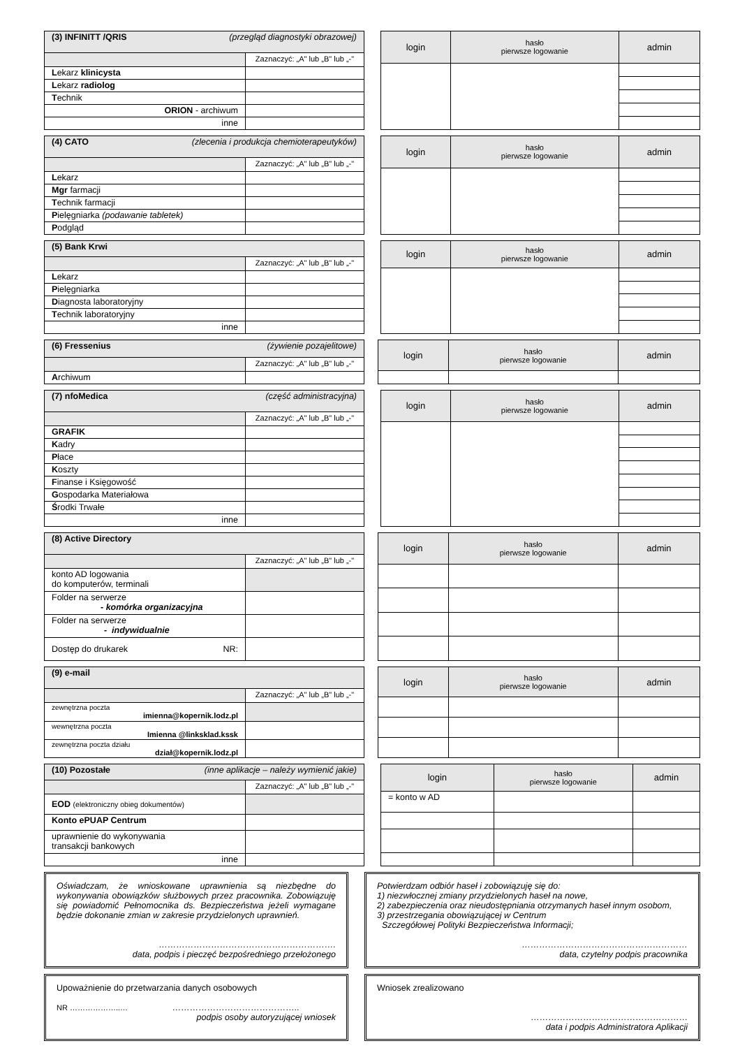| (3) INFINITT /QRIS (przegląd diagnostyki obrazowej) | |
| | Zaznaczyć: „A" lub „B" lub „-" |
| L ekarz klinicysta | |
| L ekarz radiolog | |
| T echnik | |
| ORION - archiwum | |
| inne | |
| login | hasło pierwsze logowanie | admin |
| (4) CATO (zlecenia i produkcja chemioterapeutyków) | |
| | Zaznaczyć: „A" lub „B" lub „-" |
| L ekarz | |
| Mgr farmacji | |
| T echnik farmacji | |
| P ielęgniarka (podawanie tabletek) | |
| P odgląd | |
| login | hasło pierwsze logowanie | admin |
| (5) Bank Krwi | |
| | Zaznaczyć: „A" lub „B" lub „-" |
| L ekarz | |
| P ielęgniarka | |
| D iagnosta laboratoryjny | |
| T echnik laboratoryjny | |
| inne | |
| login | hasło pierwsze logowanie | admin |
| (6) Fressenius (żywienie pozajelitowe) | |
| | Zaznaczyć: „A" lub „B" lub „-" |
| A rchiwum | |
| login | hasło pierwsze logowanie | admin |
| (7) nfoMedica (część administracyjna) | |
| | Zaznaczyć: „A" lub „B" lub „-" |
| GRAFIK | |
| K adry | |
| P łace | |
| K oszty | |
| F inanse i Księgowość | |
| G ospodarka Materiałowa | |
| Ś rodki Trwałe | |
| inne | |
| login | hasło pierwsze logowanie | admin |
| (8) Active Directory | |
| | Zaznaczyć: „A" lub „B" lub „-" |
| konto AD logowania do komputerów, terminali | |
| Folder na serwerze - komórka organizacyjna | |
| Folder na serwerze - indywidualnie | |
| Dostęp do drukarek NR: | |
| login | hasło pierwsze logowanie | admin |
| (9) e-mail | |
| | Zaznaczyć: „A" lub „B" lub „-" |
| zewnętrzna poczta imienna@kopernik.lodz.pl | |
| wewnętrzna poczta Imienna @linksklad.kssk | |
| zewnętrzna poczta działu dział@kopernik.lodz.pl | |
| login | hasło pierwsze logowanie | admin |
| (10) Pozostałe (inne aplikacje – należy wymienić jakie) | |
| | Zaznaczyć: „A" lub „B" lub „-" |
| EOD (elektroniczny obieg dokumentów) | |
| Konto ePUAP Centrum | |
| uprawnienie do wykonywania transakcji bankowych | |
| inne | |
| login | hasło pierwsze logowanie | admin |
| = konto w AD | | |
Oświadczam, że wnioskowane uprawnienia są niezbędne do wykonywania obowiązków służbowych przez pracownika. Zobowiązuję się powiadomić Pełnomocnika ds. Bezpieczeństwa jeżeli wymagane będzie dokonanie zmian w zakresie przydzielonych uprawnień.
…………………………………………………….
data, podpis i pieczęć bezpośredniego przełożonego
Potwierdzam odbiór haseł i zobowiązuję się do:
1) niezwłocznej zmiany przydzielonych haseł na nowe,
2) zabezpieczenia oraz nieudostępniania otrzymanych haseł innym osobom,
3) przestrzegania obowiązującej w Centrum
Szczegółowej Polityki Bezpieczeństwa Informacji;
…………………………………………………
data, czytelny podpis pracownika
Upoważnienie do przetwarzania danych osobowych
NR ………………..… ……………………………………..
podpis osoby autoryzującej wniosek
Wniosek zrealizowano
………………………………………………
data i podpis Administratora Aplikacji